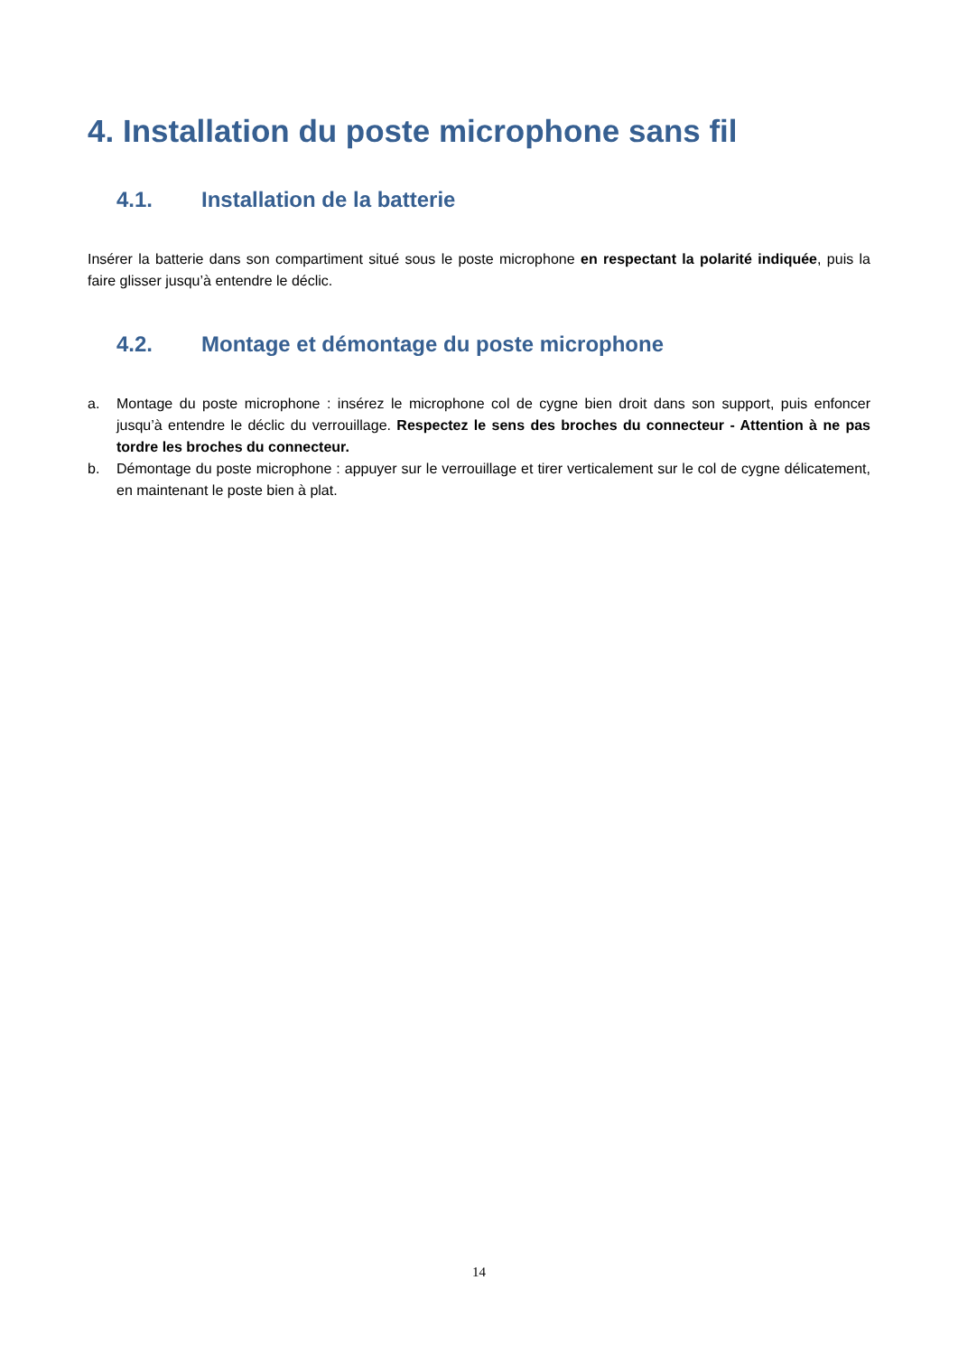4. Installation du poste microphone sans fil
4.1. Installation de la batterie
Insérer la batterie dans son compartiment situé sous le poste microphone en respectant la polarité indiquée, puis la faire glisser jusqu’à entendre le déclic.
4.2. Montage et démontage du poste microphone
a. Montage du poste microphone : insérez le microphone col de cygne bien droit dans son support, puis enfoncer jusqu’à entendre le déclic du verrouillage. Respectez le sens des broches du connecteur - Attention à ne pas tordre les broches du connecteur.
b. Démontage du poste microphone : appuyer sur le verrouillage et tirer verticalement sur le col de cygne délicatement, en maintenant le poste bien à plat.
14